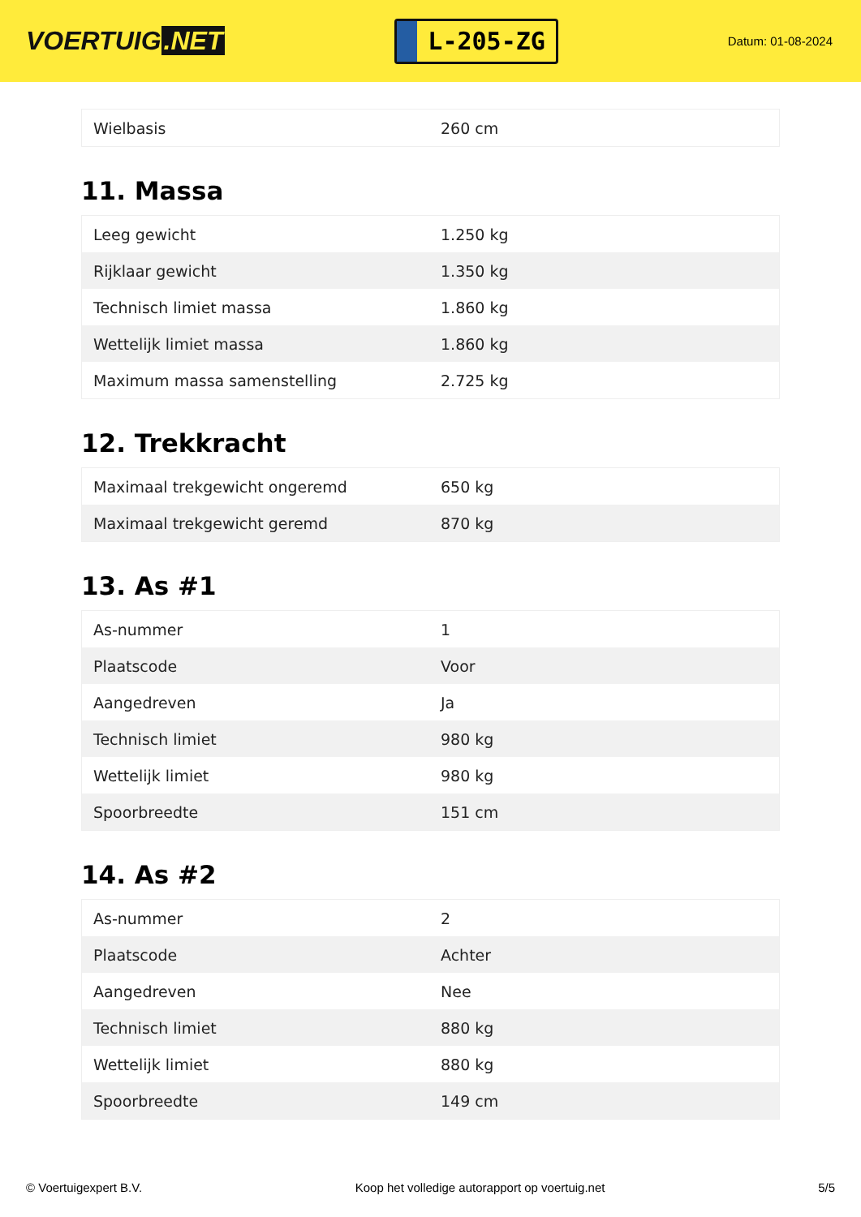VOERTUIG.NET
L-205-ZG
Datum: 01-08-2024
| Wielbasis | 260 cm |
11. Massa
| Leeg gewicht | 1.250 kg |
| Rijklaar gewicht | 1.350 kg |
| Technisch limiet massa | 1.860 kg |
| Wettelijk limiet massa | 1.860 kg |
| Maximum massa samenstelling | 2.725 kg |
12. Trekkracht
| Maximaal trekgewicht ongeremd | 650 kg |
| Maximaal trekgewicht geremd | 870 kg |
13. As #1
| As-nummer | 1 |
| Plaatscode | Voor |
| Aangedreven | Ja |
| Technisch limiet | 980 kg |
| Wettelijk limiet | 980 kg |
| Spoorbreedte | 151 cm |
14. As #2
| As-nummer | 2 |
| Plaatscode | Achter |
| Aangedreven | Nee |
| Technisch limiet | 880 kg |
| Wettelijk limiet | 880 kg |
| Spoorbreedte | 149 cm |
© Voertuigexpert B.V. Koop het volledige autorapport op voertuig.net 5/5